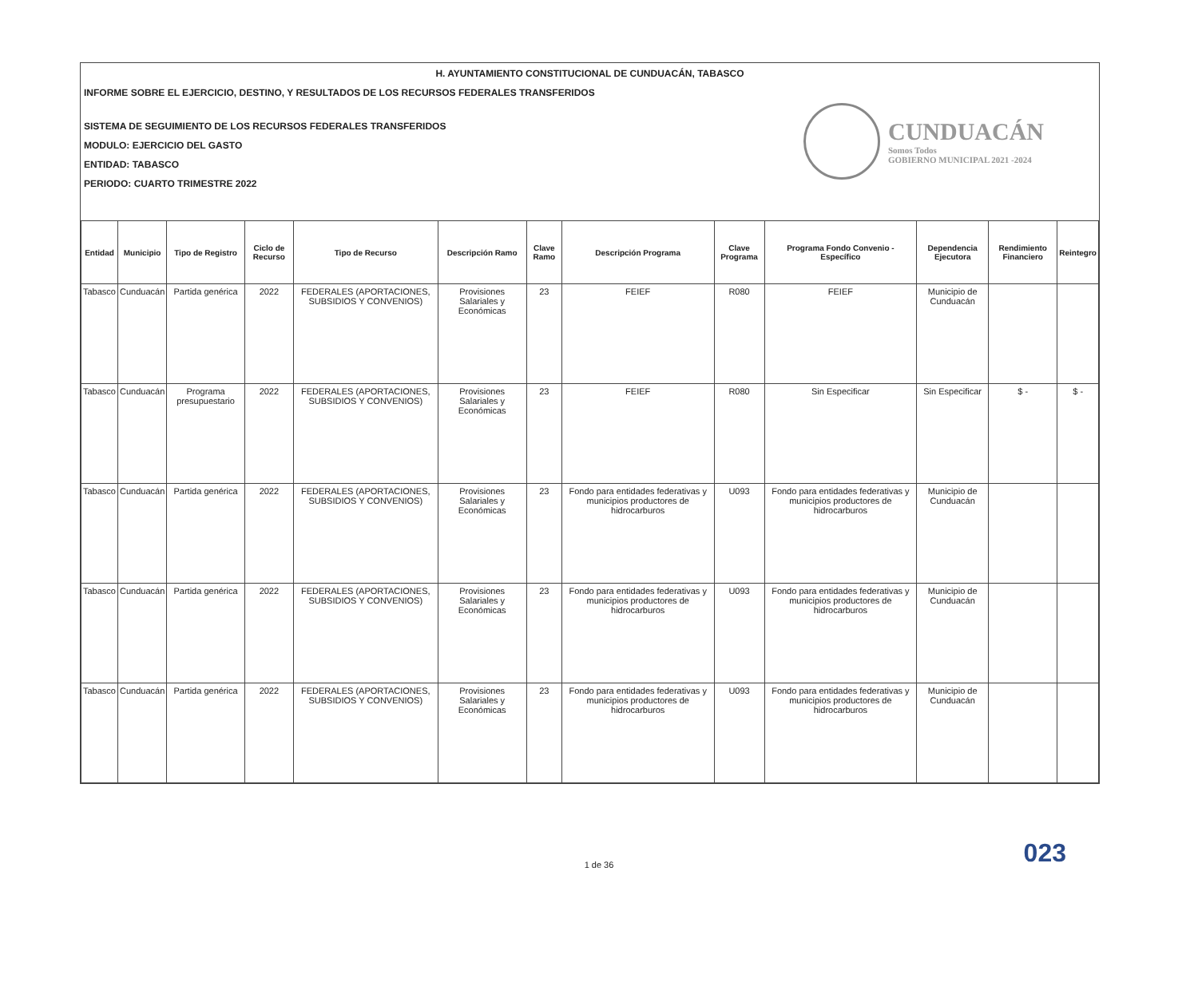H. AYUNTAMIENTO CONSTITUCIONAL DE CUNDUACÁN, TABASCO
INFORME SOBRE EL EJERCICIO, DESTINO, Y RESULTADOS DE LOS RECURSOS FEDERALES TRANSFERIDOS
SISTEMA DE SEGUIMIENTO DE LOS RECURSOS FEDERALES TRANSFERIDOS
MODULO: EJERCICIO DEL GASTO
ENTIDAD: TABASCO
PERIODO: CUARTO TRIMESTRE 2022
CUNDUACÁN
Somos Todos
GOBIERNO MUNICIPAL 2021 -2024
| Entidad | Municipio | Tipo de Registro | Ciclo de Recurso | Tipo de Recurso | Descripción Ramo | Clave Ramo | Descripción Programa | Clave Programa | Programa Fondo Convenio - Específico | Dependencia Ejecutora | Rendimiento Financiero | Reintegro |
| --- | --- | --- | --- | --- | --- | --- | --- | --- | --- | --- | --- | --- |
| Tabasco | Cunduacán | Partida genérica | 2022 | FEDERALES (APORTACIONES, SUBSIDIOS Y CONVENIOS) | Provisiones Salariales y Económicas | 23 | FEIEF | R080 | FEIEF | Municipio de Cunduacán | | |
| Tabasco | Cunduacán | Programa presupuestario | 2022 | FEDERALES (APORTACIONES, SUBSIDIOS Y CONVENIOS) | Provisiones Salariales y Económicas | 23 | FEIEF | R080 | Sin Especificar | Sin Especificar | $ - | $ - |
| Tabasco | Cunduacán | Partida genérica | 2022 | FEDERALES (APORTACIONES, SUBSIDIOS Y CONVENIOS) | Provisiones Salariales y Económicas | 23 | Fondo para entidades federativas y municipios productores de hidrocarburos | U093 | Fondo para entidades federativas y municipios productores de hidrocarburos | Municipio de Cunduacán | | |
| Tabasco | Cunduacán | Partida genérica | 2022 | FEDERALES (APORTACIONES, SUBSIDIOS Y CONVENIOS) | Provisiones Salariales y Económicas | 23 | Fondo para entidades federativas y municipios productores de hidrocarburos | U093 | Fondo para entidades federativas y municipios productores de hidrocarburos | Municipio de Cunduacán | | |
| Tabasco | Cunduacán | Partida genérica | 2022 | FEDERALES (APORTACIONES, SUBSIDIOS Y CONVENIOS) | Provisiones Salariales y Económicas | 23 | Fondo para entidades federativas y municipios productores de hidrocarburos | U093 | Fondo para entidades federativas y municipios productores de hidrocarburos | Municipio de Cunduacán | | |
023
1 de 36